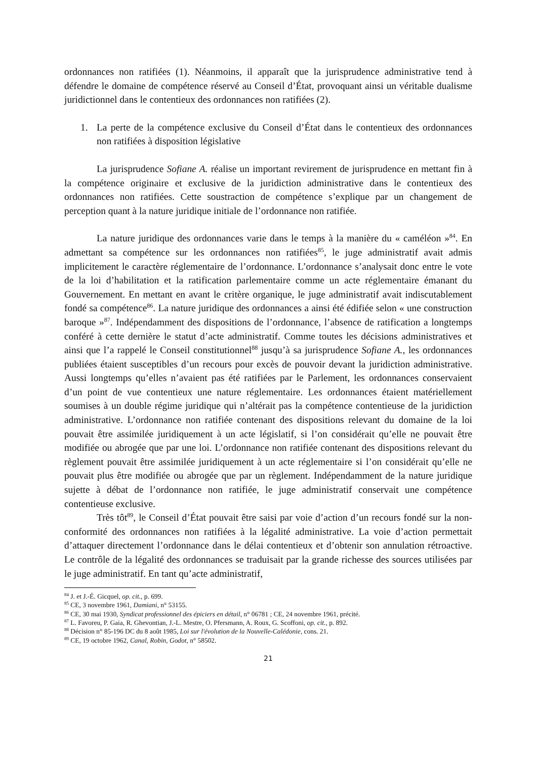ordonnances non ratifiées (1). Néanmoins, il apparaît que la jurisprudence administrative tend à défendre le domaine de compétence réservé au Conseil d’État, provoquant ainsi un véritable dualisme juridictionnel dans le contentieux des ordonnances non ratifiées (2).
1. La perte de la compétence exclusive du Conseil d’État dans le contentieux des ordonnances non ratifiées à disposition législative
La jurisprudence Sofiane A. réalise un important revirement de jurisprudence en mettant fin à la compétence originaire et exclusive de la juridiction administrative dans le contentieux des ordonnances non ratifiées. Cette soustraction de compétence s’explique par un changement de perception quant à la nature juridique initiale de l’ordonnance non ratifiée.
La nature juridique des ordonnances varie dans le temps à la manière du « caméléon »<sup>84</sup>. En admettant sa compétence sur les ordonnances non ratifiées<sup>85</sup>, le juge administratif avait admis implicitement le caractère réglementaire de l’ordonnance. L’ordonnance s’analysait donc entre le vote de la loi d’habilitation et la ratification parlementaire comme un acte réglementaire émanant du Gouvernement. En mettant en avant le critère organique, le juge administratif avait indiscutablement fondé sa compétence<sup>86</sup>. La nature juridique des ordonnances a ainsi été édifiée selon « une construction baroque »<sup>87</sup>. Indépendamment des dispositions de l’ordonnance, l’absence de ratification a longtemps conféré à cette dernière le statut d’acte administratif. Comme toutes les décisions administratives et ainsi que l’a rappelé le Conseil constitutionnel<sup>88</sup> jusqu’à sa jurisprudence Sofiane A., les ordonnances publiées étaient susceptibles d’un recours pour excès de pouvoir devant la juridiction administrative. Aussi longtemps qu’elles n’avaient pas été ratifiées par le Parlement, les ordonnances conservaient d’un point de vue contentieux une nature réglementaire. Les ordonnances étaient matériellement soumises à un double régime juridique qui n’altérait pas la compétence contentieuse de la juridiction administrative. L’ordonnance non ratifiée contenant des dispositions relevant du domaine de la loi pouvait être assimilée juridiquement à un acte législatif, si l’on considérait qu’elle ne pouvait être modifiée ou abrogée que par une loi. L’ordonnance non ratifiée contenant des dispositions relevant du règlement pouvait être assimilée juridiquement à un acte réglementaire si l’on considérait qu’elle ne pouvait plus être modifiée ou abrogée que par un règlement. Indépendamment de la nature juridique sujette à débat de l’ordonnance non ratifiée, le juge administratif conservait une compétence contentieuse exclusive.
Très tôt<sup>89</sup>, le Conseil d’État pouvait être saisi par voie d’action d’un recours fondé sur la non-conformité des ordonnances non ratifiées à la légalité administrative. La voie d’action permettait d’attaquer directement l’ordonnance dans le délai contentieux et d’obtenir son annulation rétroactive. Le contrôle de la légalité des ordonnances se traduisait par la grande richesse des sources utilisées par le juge administratif. En tant qu’acte administratif,
<sup>84</sup> J. et J.-É. Gicquel, op. cit., p. 699.
<sup>85</sup> CE, 3 novembre 1961, Damiani, n° 53155.
<sup>86</sup> CE, 30 mai 1930, Syndicat professionnel des épiciers en détail, n° 06781 ; CE, 24 novembre 1961, précité.
<sup>87</sup> L. Favoreu, P. Gaia, R. Ghevontian, J.-L. Mestre, O. Pfersmann, A. Roux, G. Scoffoni, op. cit., p. 892.
<sup>88</sup> Décision n° 85-196 DC du 8 août 1985, Loi sur l'évolution de la Nouvelle-Calédonie, cons. 21.
<sup>89</sup> CE, 19 octobre 1962, Canal, Robin, Godot, n° 58502.
21